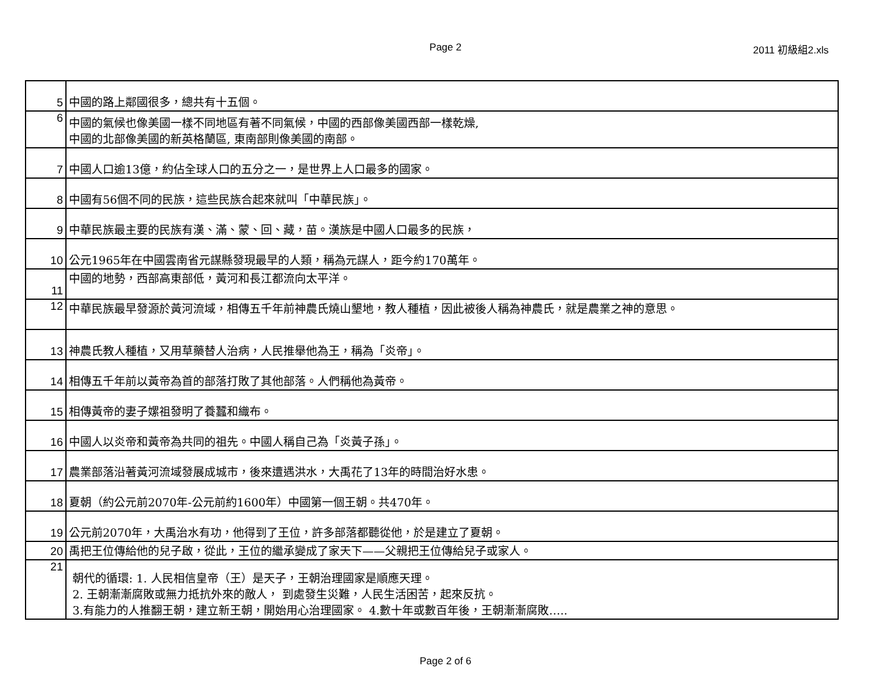Page 2 2011 初級組2.xls
| 5 | 中國的路上鄰國很多，總共有十五個。 |
| 6 | 中國的氣候也像美國一樣不同地區有著不同氣候，中國的西部像美國西部一樣乾燥, 中國的北部像美國的新英格蘭區, 東南部則像美國的南部。 |
| 7 | 中國人口逾13億，約佔全球人口的五分之一，是世界上人口最多的國家。 |
| 8 | 中國有56個不同的民族，這些民族合起來就叫「中華民族」。 |
| 9 | 中華民族最主要的民族有漢、滿、蒙、回、藏，苗。漢族是中國人口最多的民族， |
| 10 | 公元1965年在中國雲南省元謀縣發現最早的人類，稱為元謀人，距今約170萬年。 |
| 11 | 中國的地勢，西部高東部低，黃河和長江都流向太平洋。 |
| 12 | 中華民族最早發源於黃河流域，相傳五千年前神農氏燒山墾地，教人種植，因此被後人稱為神農氏，就是農業之神的意思。 |
| 13 | 神農氏教人種植，又用草藥替人治病，人民推舉他為王，稱為「炎帝」。 |
| 14 | 相傳五千年前以黃帝為首的部落打敗了其他部落。人們稱他為黃帝。 |
| 15 | 相傳黃帝的妻子嫘祖發明了養蠶和織布。 |
| 16 | 中國人以炎帝和黃帝為共同的祖先。中國人稱自己為「炎黃子孫」。 |
| 17 | 農業部落沿著黃河流域發展成城市，後來遭遇洪水，大禹花了13年的時間治好水患。 |
| 18 | 夏朝（約公元前2070年-公元前約1600年）中國第一個王朝。共470年。 |
| 19 | 公元前2070年，大禹治水有功，他得到了王位，許多部落都聽從他，於是建立了夏朝。 |
| 20 | 禹把王位傳給他的兒子啟，從此，王位的繼承變成了家天下——父親把王位傳給兒子或家人。 |
| 21 | 朝代的循環: 1. 人民相信皇帝（王）是天子，王朝治理國家是順應天理。 2. 王朝漸漸腐敗或無力抵抗外來的敵人， 到處發生災難，人民生活困苦，起來反抗。 3.有能力的人推翻王朝，建立新王朝，開始用心治理國家。 4.數十年或數百年後，王朝漸漸腐敗….. |
Page 2 of 6